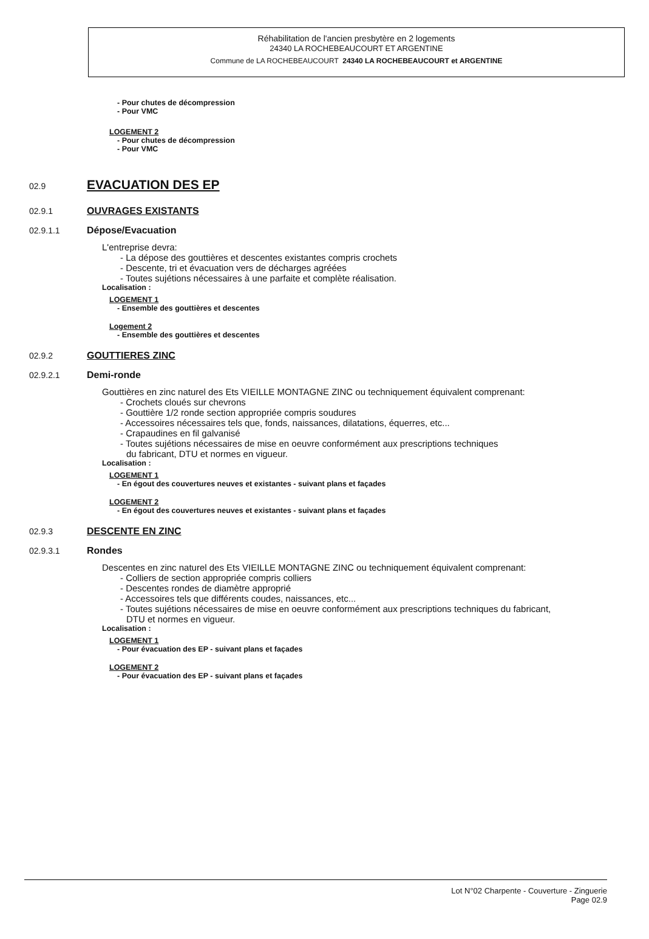Réhabilitation de l'ancien presbytère en 2 logements
24340 LA ROCHEBEAUCOURT ET ARGENTINE
Commune de LA ROCHEBEAUCOURT 24340 LA ROCHEBEAUCOURT et ARGENTINE
- Pour chutes de décompression
- Pour VMC
LOGEMENT 2
- Pour chutes de décompression
- Pour VMC
02.9
EVACUATION DES EP
02.9.1 OUVRAGES EXISTANTS
02.9.1.1 Dépose/Evacuation
L'entreprise devra:
- La dépose des gouttières et descentes existantes compris crochets
- Descente, tri et évacuation vers de décharges agréées
- Toutes sujétions nécessaires à une parfaite et complète réalisation.
Localisation :
LOGEMENT 1
- Ensemble des gouttières et descentes
Logement 2
- Ensemble des gouttières et descentes
02.9.2 GOUTTIERES ZINC
02.9.2.1 Demi-ronde
Gouttières en zinc naturel des Ets VIEILLE MONTAGNE ZINC ou techniquement équivalent comprenant:
- Crochets cloués sur chevrons
- Gouttière 1/2 ronde section appropriée compris soudures
- Accessoires nécessaires tels que, fonds, naissances, dilatations, équerres, etc...
- Crapaudines en fil galvanisé
- Toutes sujétions nécessaires de mise en oeuvre conformément aux prescriptions techniques
du fabricant, DTU et normes en vigueur.
Localisation :
LOGEMENT 1
- En égout des couvertures neuves et existantes - suivant plans et façades
LOGEMENT 2
- En égout des couvertures neuves et existantes - suivant plans et façades
02.9.3 DESCENTE EN ZINC
02.9.3.1 Rondes
Descentes en zinc naturel des Ets VIEILLE MONTAGNE ZINC ou techniquement équivalent comprenant:
- Colliers de section appropriée compris colliers
- Descentes rondes de diamètre approprié
- Accessoires tels que différents coudes, naissances, etc...
- Toutes sujétions nécessaires de mise en oeuvre conformément aux prescriptions techniques du fabricant,
DTU et normes en vigueur.
Localisation :
LOGEMENT 1
- Pour évacuation des EP - suivant plans et façades
LOGEMENT 2
- Pour évacuation des EP - suivant plans et façades
Lot N°02 Charpente - Couverture - Zinguerie
Page 02.9